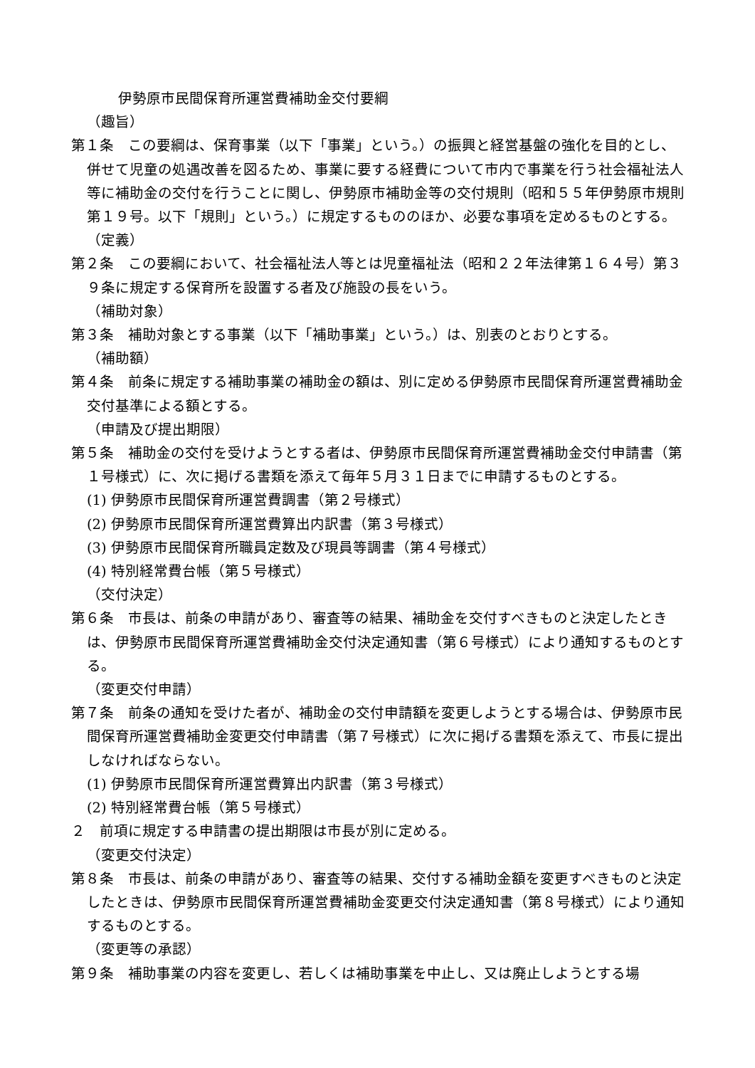伊勢原市民間保育所運営費補助金交付要綱
（趣旨）
第１条　この要綱は、保育事業（以下「事業」という。）の振興と経営基盤の強化を目的とし、併せて児童の処遇改善を図るため、事業に要する経費について市内で事業を行う社会福祉法人等に補助金の交付を行うことに関し、伊勢原市補助金等の交付規則（昭和５５年伊勢原市規則第１９号。以下「規則」という。）に規定するもののほか、必要な事項を定めるものとする。
（定義）
第２条　この要綱において、社会福祉法人等とは児童福祉法（昭和２２年法律第１６４号）第３９条に規定する保育所を設置する者及び施設の長をいう。
（補助対象）
第３条　補助対象とする事業（以下「補助事業」という。）は、別表のとおりとする。
（補助額）
第４条　前条に規定する補助事業の補助金の額は、別に定める伊勢原市民間保育所運営費補助金交付基準による額とする。
（申請及び提出期限）
第５条　補助金の交付を受けようとする者は、伊勢原市民間保育所運営費補助金交付申請書（第１号様式）に、次に掲げる書類を添えて毎年５月３１日までに申請するものとする。
(1) 伊勢原市民間保育所運営費調書（第２号様式）
(2) 伊勢原市民間保育所運営費算出内訳書（第３号様式）
(3) 伊勢原市民間保育所職員定数及び現員等調書（第４号様式）
(4) 特別経常費台帳（第５号様式）
（交付決定）
第６条　市長は、前条の申請があり、審査等の結果、補助金を交付すべきものと決定したときは、伊勢原市民間保育所運営費補助金交付決定通知書（第６号様式）により通知するものとする。
（変更交付申請）
第７条　前条の通知を受けた者が、補助金の交付申請額を変更しようとする場合は、伊勢原市民間保育所運営費補助金変更交付申請書（第７号様式）に次に掲げる書類を添えて、市長に提出しなければならない。
(1) 伊勢原市民間保育所運営費算出内訳書（第３号様式）
(2) 特別経常費台帳（第５号様式）
２　前項に規定する申請書の提出期限は市長が別に定める。
（変更交付決定）
第８条　市長は、前条の申請があり、審査等の結果、交付する補助金額を変更すべきものと決定したときは、伊勢原市民間保育所運営費補助金変更交付決定通知書（第８号様式）により通知するものとする。
（変更等の承認）
第９条　補助事業の内容を変更し、若しくは補助事業を中止し、又は廃止しようとする場